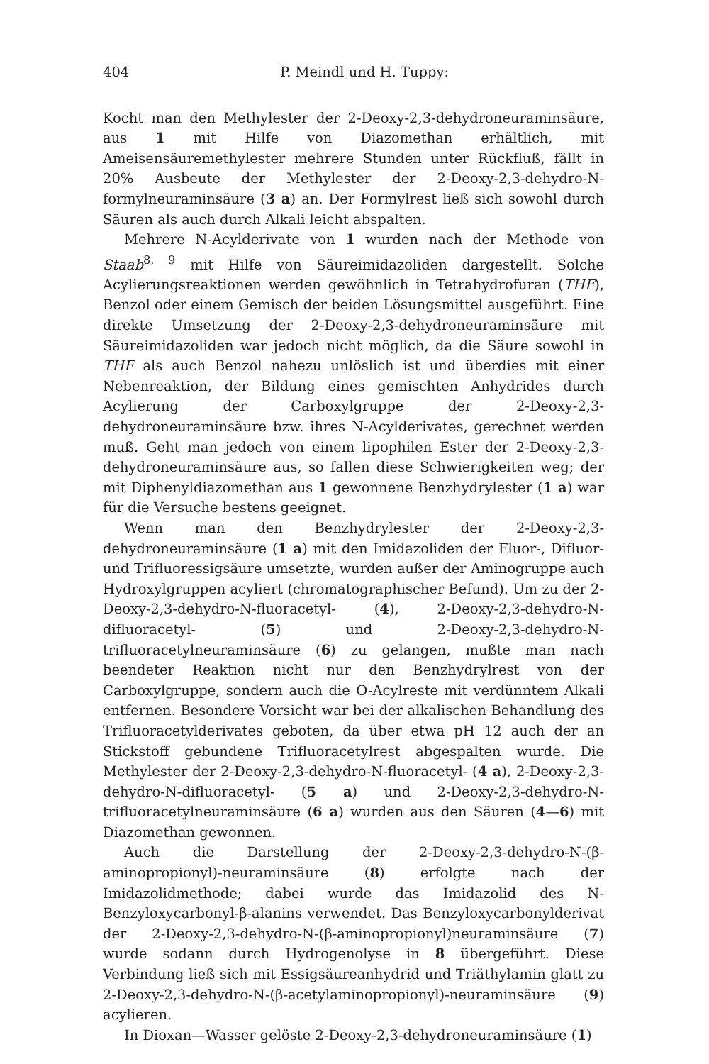404 P. Meindl und H. Tuppy:
Kocht man den Methylester der 2-Deoxy-2,3-dehydroneuraminsäure, aus 1 mit Hilfe von Diazomethan erhältlich, mit Ameisensäuremethylester mehrere Stunden unter Rückfluß, fällt in 20% Ausbeute der Methylester der 2-Deoxy-2,3-dehydro-N-formylneuraminsäure (3 a) an. Der Formylrest ließ sich sowohl durch Säuren als auch durch Alkali leicht abspalten.
Mehrere N-Acylderivate von 1 wurden nach der Methode von Staab<sup>8, 9</sup> mit Hilfe von Säureimidazoliden dargestellt. Solche Acylierungsreaktionen werden gewöhnlich in Tetrahydrofuran (THF), Benzol oder einem Gemisch der beiden Lösungsmittel ausgeführt. Eine direkte Umsetzung der 2-Deoxy-2,3-dehydroneuraminsäure mit Säureimidazoliden war jedoch nicht möglich, da die Säure sowohl in THF als auch Benzol nahezu unlöslich ist und überdies mit einer Nebenreaktion, der Bildung eines gemischten Anhydrides durch Acylierung der Carboxylgruppe der 2-Deoxy-2,3-dehydroneuraminsäure bzw. ihres N-Acylderivates, gerechnet werden muß. Geht man jedoch von einem lipophilen Ester der 2-Deoxy-2,3-dehydroneuraminsäure aus, so fallen diese Schwierigkeiten weg; der mit Diphenyldiazomethan aus 1 gewonnene Benzhydrylester (1 a) war für die Versuche bestens geeignet.
Wenn man den Benzhydrylester der 2-Deoxy-2,3-dehydroneuraminsäure (1 a) mit den Imidazoliden der Fluor-, Difluor- und Trifluoressigsäure umsetzte, wurden außer der Aminogruppe auch Hydroxylgruppen acyliert (chromatographischer Befund). Um zu der 2-Deoxy-2,3-dehydro-N-fluoracetyl- (4), 2-Deoxy-2,3-dehydro-N-difluoracetyl- (5) und 2-Deoxy-2,3-dehydro-N-trifluoracetylneuraminsäure (6) zu gelangen, mußte man nach beendeter Reaktion nicht nur den Benzhydrylrest von der Carboxylgruppe, sondern auch die O-Acylreste mit verdünntem Alkali entfernen. Besondere Vorsicht war bei der alkalischen Behandlung des Trifluoracetylderivates geboten, da über etwa pH 12 auch der an Stickstoff gebundene Trifluoracetylrest abgespalten wurde. Die Methylester der 2-Deoxy-2,3-dehydro-N-fluoracetyl- (4 a), 2-Deoxy-2,3-dehydro-N-difluoracetyl- (5 a) und 2-Deoxy-2,3-dehydro-N-trifluoracetylneuraminsäure (6 a) wurden aus den Säuren (4—6) mit Diazomethan gewonnen.
Auch die Darstellung der 2-Deoxy-2,3-dehydro-N-(β-aminopropionyl)-neuraminsäure (8) erfolgte nach der Imidazolidmethode; dabei wurde das Imidazolid des N-Benzyloxycarbonyl-β-alanins verwendet. Das Benzyloxycarbonylderivat der 2-Deoxy-2,3-dehydro-N-(β-aminopropionyl)neuraminsäure (7) wurde sodann durch Hydrogenolyse in 8 übergeführt. Diese Verbindung ließ sich mit Essigsäureanhydrid und Triäthylamin glatt zu 2-Deoxy-2,3-dehydro-N-(β-acetylaminopropionyl)-neuraminsäure (9) acylieren.
In Dioxan—Wasser gelöste 2-Deoxy-2,3-dehydroneuraminsäure (1)